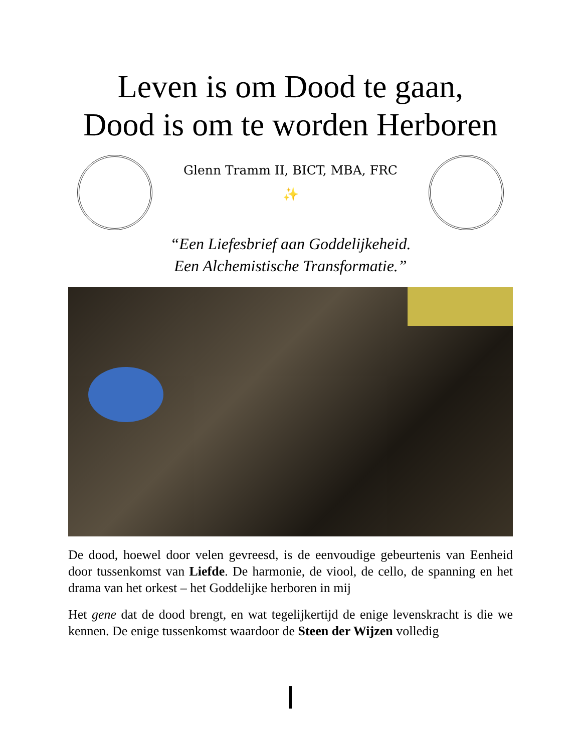Leven is om Dood te gaan,
Dood is om te worden Herboren
Glenn Tramm II, BICT, MBA, FRC
✨
“Een Liefesbrief aan Goddelijkeheid.
Een Alchemistische Transformatie.”
De dood, hoewel door velen gevreesd, is de eenvoudige gebeurtenis van Eenheid door tussenkomst van Liefde. De harmonie, de viool, de cello, de spanning en het drama van het orkest – het Goddelijke herboren in mij
Het gene dat de dood brengt, en wat tegelijkertijd de enige levenskracht is die we kennen. De enige tussenkomst waardoor de Steen der Wijzen volledig
ן